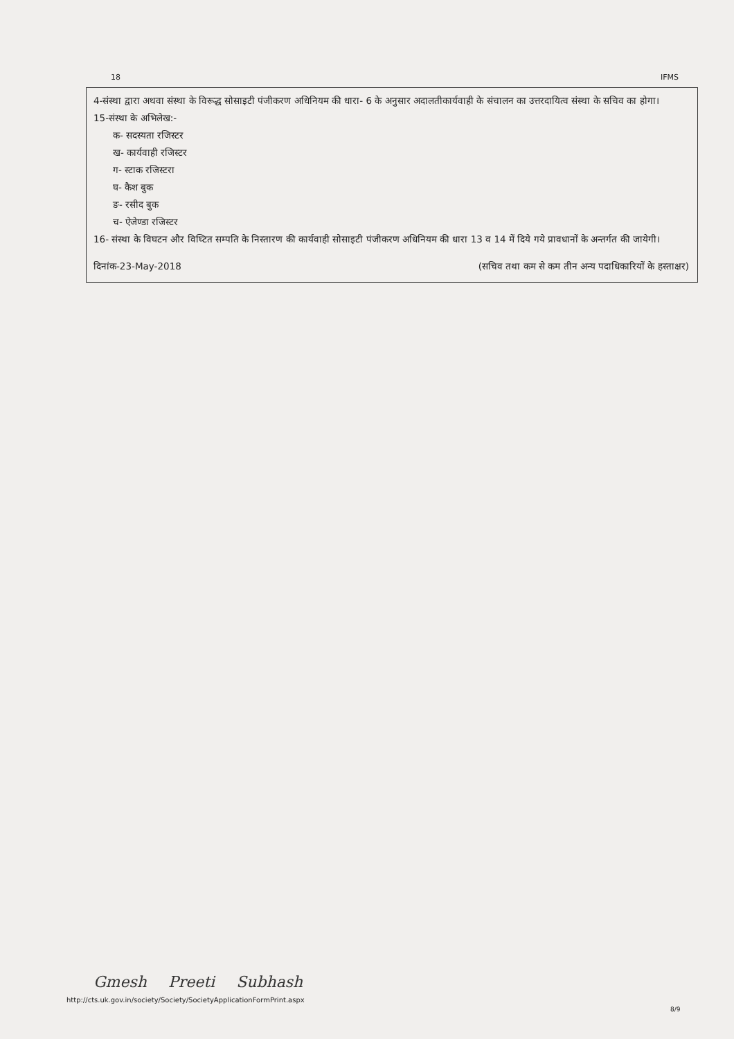18 IFMS
4-संस्था द्वारा अथवा संस्था के विरूद्ध सोसाइटी पंजीकरण अधिनियम की धारा- 6 के अनुसार अदालतीकार्यवाही के संचालन का उत्तरदायित्व संस्था के सचिव का होगा।
15-संस्था के अभिलेख:-
क- सदस्यता रजिस्टर
ख- कार्यवाही रजिस्टर
ग- स्टाक रजिस्टरा
घ- कैश बुक
ङ- रसीद बुक
च- ऐजेण्डा रजिस्टर
16- संस्था के विघटन और विघ्टित सम्पति के निस्तारण की कार्यवाही सोसाइटी पंजीकरण अधिनियम की धारा 13 व 14 में दिये गये प्रावधानों के अन्तर्गत की जायेगी।
दिनांक-23-May-2018 (सचिव तथा कम से कम तीन अन्य पदाधिकारियों के हस्ताक्षर)
Gmesh Preeti Subhash
http://cts.uk.gov.in/society/Society/SocietyApplicationFormPrint.aspx
8/9